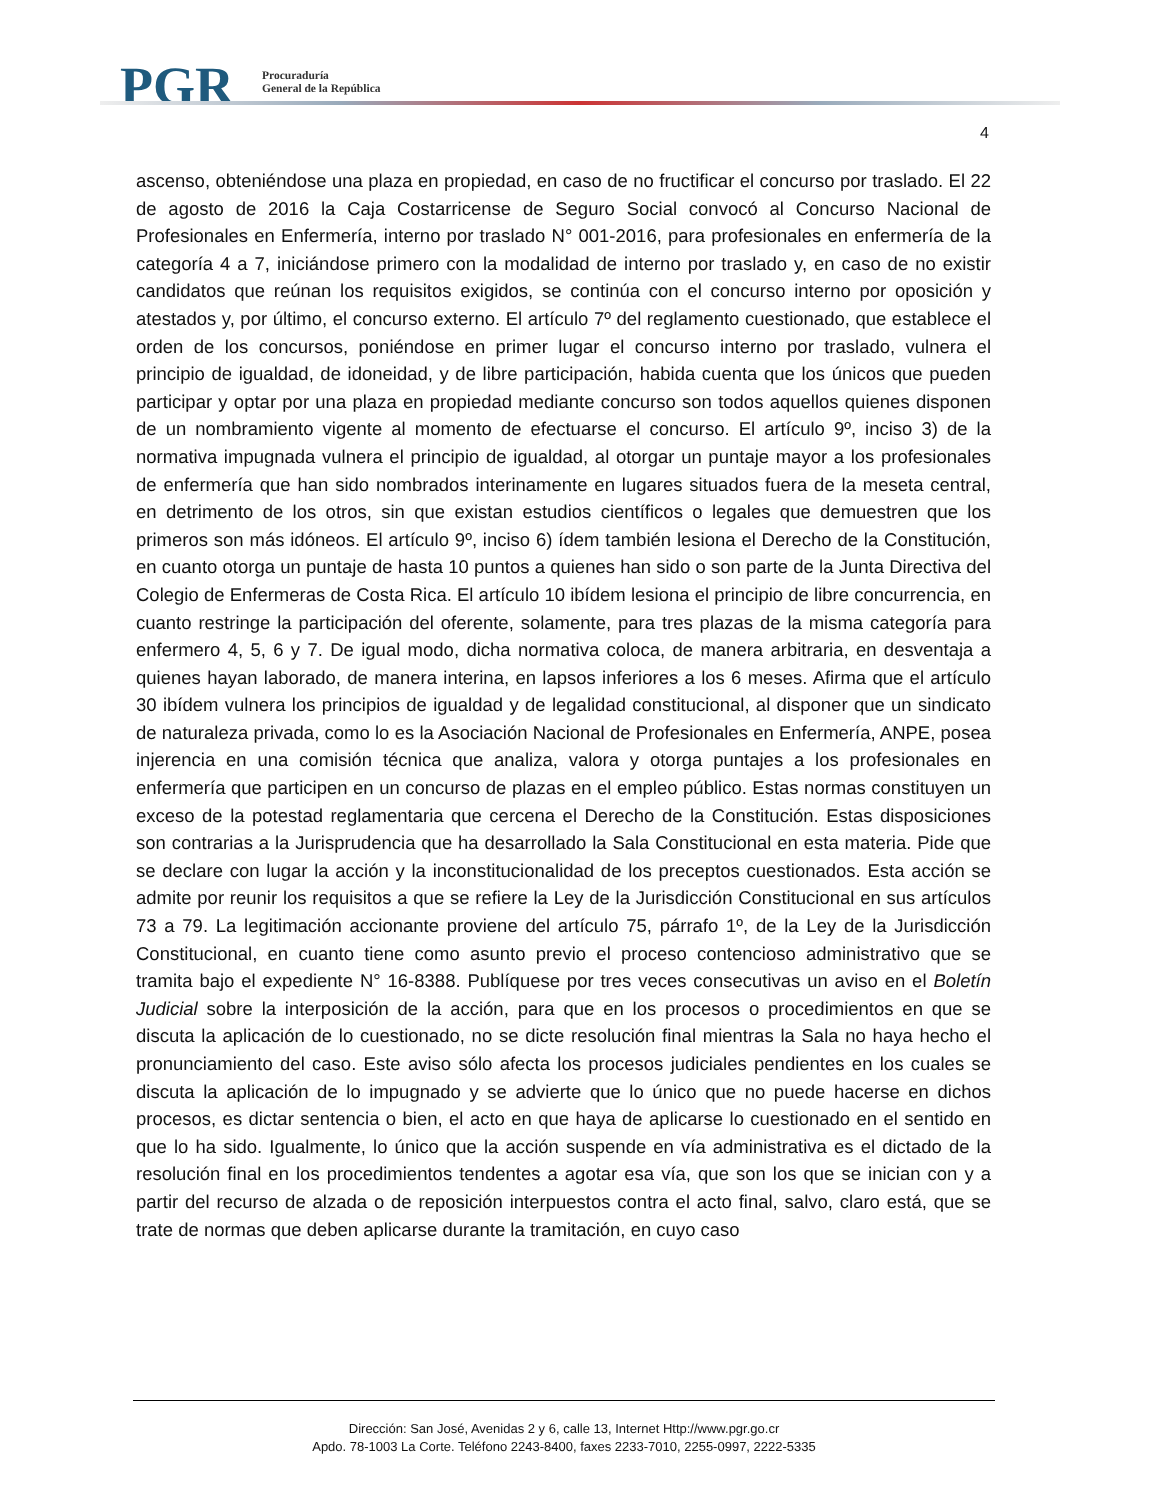PGR
Procuraduría
General de la República
4
ascenso, obteniéndose una plaza en propiedad, en caso de no fructificar el concurso por traslado. El 22 de agosto de 2016 la Caja Costarricense de Seguro Social convocó al Concurso Nacional de Profesionales en Enfermería, interno por traslado N° 001-2016, para profesionales en enfermería de la categoría 4 a 7, iniciándose primero con la modalidad de interno por traslado y, en caso de no existir candidatos que reúnan los requisitos exigidos, se continúa con el concurso interno por oposición y atestados y, por último, el concurso externo. El artículo 7º del reglamento cuestionado, que establece el orden de los concursos, poniéndose en primer lugar el concurso interno por traslado, vulnera el principio de igualdad, de idoneidad, y de libre participación, habida cuenta que los únicos que pueden participar y optar por una plaza en propiedad mediante concurso son todos aquellos quienes disponen de un nombramiento vigente al momento de efectuarse el concurso. El artículo 9º, inciso 3) de la normativa impugnada vulnera el principio de igualdad, al otorgar un puntaje mayor a los profesionales de enfermería que han sido nombrados interinamente en lugares situados fuera de la meseta central, en detrimento de los otros, sin que existan estudios científicos o legales que demuestren que los primeros son más idóneos. El artículo 9º, inciso 6) ídem también lesiona el Derecho de la Constitución, en cuanto otorga un puntaje de hasta 10 puntos a quienes han sido o son parte de la Junta Directiva del Colegio de Enfermeras de Costa Rica. El artículo 10 ibídem lesiona el principio de libre concurrencia, en cuanto restringe la participación del oferente, solamente, para tres plazas de la misma categoría para enfermero 4, 5, 6 y 7. De igual modo, dicha normativa coloca, de manera arbitraria, en desventaja a quienes hayan laborado, de manera interina, en lapsos inferiores a los 6 meses. Afirma que el artículo 30 ibídem vulnera los principios de igualdad y de legalidad constitucional, al disponer que un sindicato de naturaleza privada, como lo es la Asociación Nacional de Profesionales en Enfermería, ANPE, posea injerencia en una comisión técnica que analiza, valora y otorga puntajes a los profesionales en enfermería que participen en un concurso de plazas en el empleo público. Estas normas constituyen un exceso de la potestad reglamentaria que cercena el Derecho de la Constitución. Estas disposiciones son contrarias a la Jurisprudencia que ha desarrollado la Sala Constitucional en esta materia. Pide que se declare con lugar la acción y la inconstitucionalidad de los preceptos cuestionados. Esta acción se admite por reunir los requisitos a que se refiere la Ley de la Jurisdicción Constitucional en sus artículos 73 a 79. La legitimación accionante proviene del artículo 75, párrafo 1º, de la Ley de la Jurisdicción Constitucional, en cuanto tiene como asunto previo el proceso contencioso administrativo que se tramita bajo el expediente N° 16-8388. Publíquese por tres veces consecutivas un aviso en el Boletín Judicial sobre la interposición de la acción, para que en los procesos o procedimientos en que se discuta la aplicación de lo cuestionado, no se dicte resolución final mientras la Sala no haya hecho el pronunciamiento del caso. Este aviso sólo afecta los procesos judiciales pendientes en los cuales se discuta la aplicación de lo impugnado y se advierte que lo único que no puede hacerse en dichos procesos, es dictar sentencia o bien, el acto en que haya de aplicarse lo cuestionado en el sentido en que lo ha sido. Igualmente, lo único que la acción suspende en vía administrativa es el dictado de la resolución final en los procedimientos tendentes a agotar esa vía, que son los que se inician con y a partir del recurso de alzada o de reposición interpuestos contra el acto final, salvo, claro está, que se trate de normas que deben aplicarse durante la tramitación, en cuyo caso
Dirección: San José, Avenidas 2 y 6, calle 13, Internet Http://www.pgr.go.cr
Apdo. 78-1003 La Corte. Teléfono 2243-8400, faxes 2233-7010, 2255-0997, 2222-5335